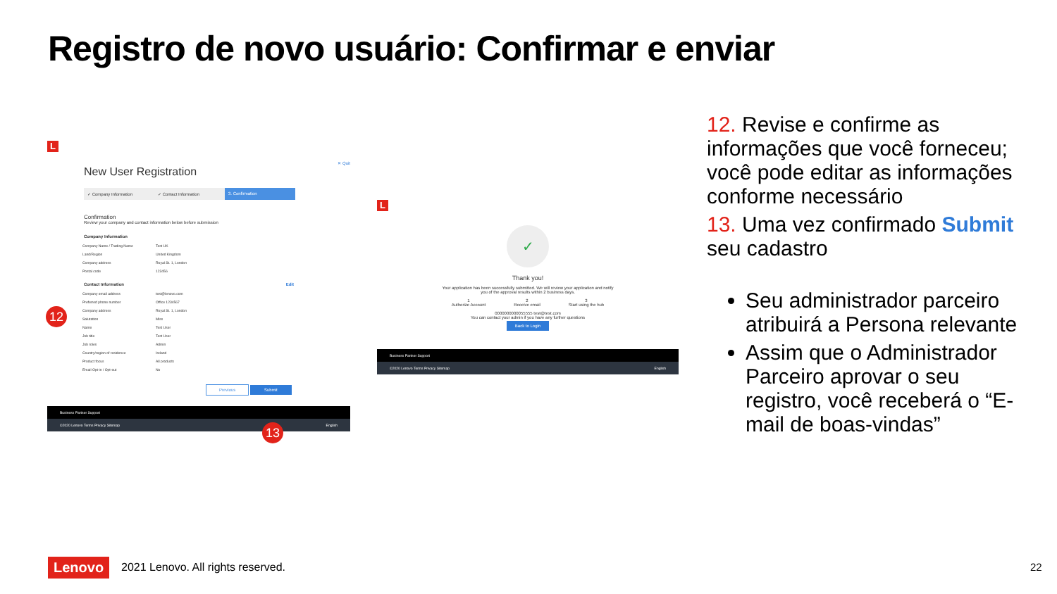Registro de novo usuário: Confirmar e enviar
L
✕ Quit
New User Registration
✓ Company Information ✓ Contact Information 3. Confirmation
Confirmation
Review your company and contact information below before submission
Company Information
| Company Name / Trading Name | Test UK |
| Land/Region | United Kingdom |
| Company address | Royal St. 1, London |
| Postal code | 123456 |
Contact Information Edit
| Company email address | test@lenovo.com |
| Preferred phone number | Office 1234567 |
| Company address | Royal St. 1, London |
| Salutation | Miss |
| Name | Test User |
| Job title | Test User |
| Job roles | Admin |
| Country/region of residence | Ireland |
| Product focus | All products |
| Email Opt-in / Opt-out | No |
Previous Submit
Business Partner Support
©2020 Lenovo Terms Privacy Sitemap English
12
13
L
✓
Thank you!
Your application has been successfully submitted. We will review your application and notify
you of the approval results within 2 business days.
1
Authorize Account
2
Receive email
3
Start using the hub
0000000000055555 test@test.com
You can contact your admin if you have any further questions
Back to Login
Business Partner Support
©2020 Lenovo Terms Privacy Sitemap English
12. Revise e confirme as informações que você forneceu; você pode editar as informações conforme necessário
13. Uma vez confirmado Submit seu cadastro
Seu administrador parceiro atribuirá a Persona relevante
Assim que o Administrador Parceiro aprovar o seu registro, você receberá o “E-mail de boas-vindas”
Lenovo
2021 Lenovo. All rights reserved.
22